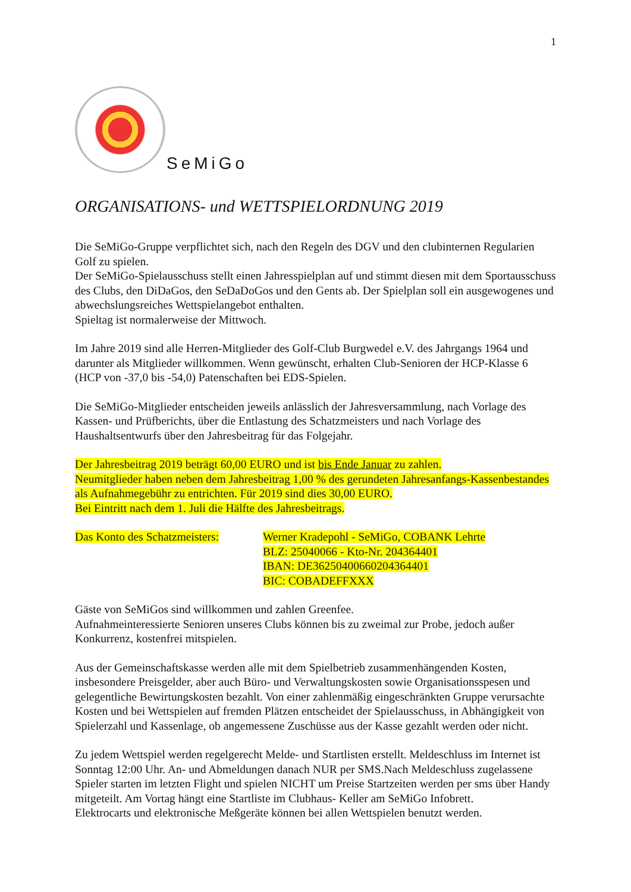1
SeMiGo
ORGANISATIONS- und WETTSPIELORDNUNG 2019
Die SeMiGo-Gruppe verpflichtet sich, nach den Regeln des DGV und den clubinternen Regularien Golf zu spielen.
Der SeMiGo-Spielausschuss stellt einen Jahresspielplan auf und stimmt diesen mit dem Sportausschuss des Clubs, den DiDaGos, den SeDaDoGos und den Gents ab. Der Spielplan soll ein ausgewogenes und abwechslungsreiches Wettspielangebot enthalten.
Spieltag ist normalerweise der Mittwoch.
Im Jahre 2019 sind alle Herren-Mitglieder des Golf-Club Burgwedel e.V. des Jahrgangs 1964 und darunter als Mitglieder willkommen. Wenn gewünscht, erhalten Club-Senioren der HCP-Klasse 6 (HCP von -37,0 bis -54,0) Patenschaften bei EDS-Spielen.
Die SeMiGo-Mitglieder entscheiden jeweils anlässlich der Jahresversammlung, nach Vorlage des Kassen- und Prüfberichts, über die Entlastung des Schatzmeisters und nach Vorlage des Haushaltsentwurfs über den Jahresbeitrag für das Folgejahr.
Der Jahresbeitrag 2019 beträgt 60,00 EURO und ist bis Ende Januar zu zahlen.
Neumitglieder haben neben dem Jahresbeitrag 1,00 % des gerundeten Jahresanfangs-Kassenbestandes als Aufnahmegebühr zu entrichten. Für 2019 sind dies 30,00 EURO.
Bei Eintritt nach dem 1. Juli die Hälfte des Jahresbeitrags.
Das Konto des Schatzmeisters:
Werner Kradepohl - SeMiGo, COBANK Lehrte
BLZ: 25040066 - Kto-Nr. 204364401
IBAN: DE36250400660204364401
BIC: COBADEFFXXX
Gäste von SeMiGos sind willkommen und zahlen Greenfee.
Aufnahmeinteressierte Senioren unseres Clubs können bis zu zweimal zur Probe, jedoch außer Konkurrenz, kostenfrei mitspielen.
Aus der Gemeinschaftskasse werden alle mit dem Spielbetrieb zusammenhängenden Kosten, insbesondere Preisgelder, aber auch Büro- und Verwaltungskosten sowie Organisationsspesen und gelegentliche Bewirtungskosten bezahlt. Von einer zahlenmäßig eingeschränkten Gruppe verursachte Kosten und bei Wettspielen auf fremden Plätzen entscheidet der Spielausschuss, in Abhängigkeit von Spielerzahl und Kassenlage, ob angemessene Zuschüsse aus der Kasse gezahlt werden oder nicht.
Zu jedem Wettspiel werden regelgerecht Melde- und Startlisten erstellt. Meldeschluss im Internet ist Sonntag 12:00 Uhr. An- und Abmeldungen danach NUR per SMS.Nach Meldeschluss zugelassene Spieler starten im letzten Flight und spielen NICHT um Preise Startzeiten werden per sms über Handy mitgeteilt. Am Vortag hängt eine Startliste im Clubhaus- Keller am SeMiGo Infobrett.
Elektrocarts und elektronische Meßgeräte können bei allen Wettspielen benutzt werden.